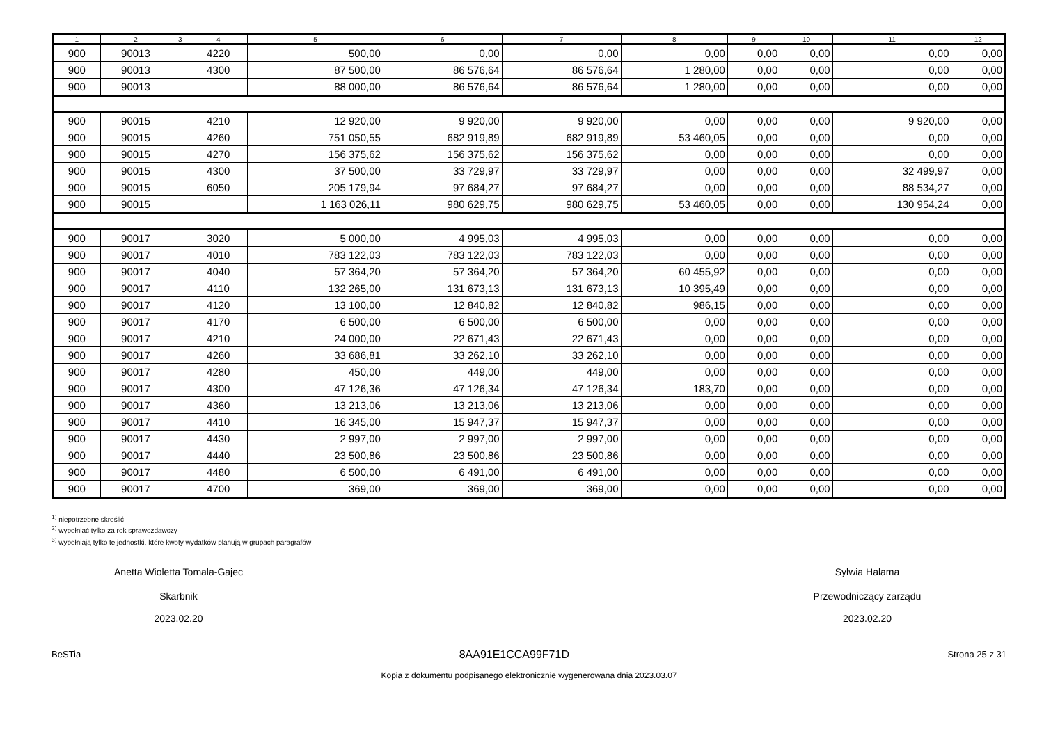| 1 | 2 | 3 | 4 | 5 | 6 | 7 | 8 | 9 | 10 | 11 | 12 |
| --- | --- | --- | --- | --- | --- | --- | --- | --- | --- | --- | --- |
| 900 | 90013 | | 4220 | 500,00 | 0,00 | 0,00 | 0,00 | 0,00 | 0,00 | 0,00 | 0,00 |
| 900 | 90013 | | 4300 | 87 500,00 | 86 576,64 | 86 576,64 | 1 280,00 | 0,00 | 0,00 | 0,00 | 0,00 |
| 900 | 90013 | | | 88 000,00 | 86 576,64 | 86 576,64 | 1 280,00 | 0,00 | 0,00 | 0,00 | 0,00 |
| 900 | 90015 | | 4210 | 12 920,00 | 9 920,00 | 9 920,00 | 0,00 | 0,00 | 0,00 | 9 920,00 | 0,00 |
| 900 | 90015 | | 4260 | 751 050,55 | 682 919,89 | 682 919,89 | 53 460,05 | 0,00 | 0,00 | 0,00 | 0,00 |
| 900 | 90015 | | 4270 | 156 375,62 | 156 375,62 | 156 375,62 | 0,00 | 0,00 | 0,00 | 0,00 | 0,00 |
| 900 | 90015 | | 4300 | 37 500,00 | 33 729,97 | 33 729,97 | 0,00 | 0,00 | 0,00 | 32 499,97 | 0,00 |
| 900 | 90015 | | 6050 | 205 179,94 | 97 684,27 | 97 684,27 | 0,00 | 0,00 | 0,00 | 88 534,27 | 0,00 |
| 900 | 90015 | | | 1 163 026,11 | 980 629,75 | 980 629,75 | 53 460,05 | 0,00 | 0,00 | 130 954,24 | 0,00 |
| 900 | 90017 | | 3020 | 5 000,00 | 4 995,03 | 4 995,03 | 0,00 | 0,00 | 0,00 | 0,00 | 0,00 |
| 900 | 90017 | | 4010 | 783 122,03 | 783 122,03 | 783 122,03 | 0,00 | 0,00 | 0,00 | 0,00 | 0,00 |
| 900 | 90017 | | 4040 | 57 364,20 | 57 364,20 | 57 364,20 | 60 455,92 | 0,00 | 0,00 | 0,00 | 0,00 |
| 900 | 90017 | | 4110 | 132 265,00 | 131 673,13 | 131 673,13 | 10 395,49 | 0,00 | 0,00 | 0,00 | 0,00 |
| 900 | 90017 | | 4120 | 13 100,00 | 12 840,82 | 12 840,82 | 986,15 | 0,00 | 0,00 | 0,00 | 0,00 |
| 900 | 90017 | | 4170 | 6 500,00 | 6 500,00 | 6 500,00 | 0,00 | 0,00 | 0,00 | 0,00 | 0,00 |
| 900 | 90017 | | 4210 | 24 000,00 | 22 671,43 | 22 671,43 | 0,00 | 0,00 | 0,00 | 0,00 | 0,00 |
| 900 | 90017 | | 4260 | 33 686,81 | 33 262,10 | 33 262,10 | 0,00 | 0,00 | 0,00 | 0,00 | 0,00 |
| 900 | 90017 | | 4280 | 450,00 | 449,00 | 449,00 | 0,00 | 0,00 | 0,00 | 0,00 | 0,00 |
| 900 | 90017 | | 4300 | 47 126,36 | 47 126,34 | 47 126,34 | 183,70 | 0,00 | 0,00 | 0,00 | 0,00 |
| 900 | 90017 | | 4360 | 13 213,06 | 13 213,06 | 13 213,06 | 0,00 | 0,00 | 0,00 | 0,00 | 0,00 |
| 900 | 90017 | | 4410 | 16 345,00 | 15 947,37 | 15 947,37 | 0,00 | 0,00 | 0,00 | 0,00 | 0,00 |
| 900 | 90017 | | 4430 | 2 997,00 | 2 997,00 | 2 997,00 | 0,00 | 0,00 | 0,00 | 0,00 | 0,00 |
| 900 | 90017 | | 4440 | 23 500,86 | 23 500,86 | 23 500,86 | 0,00 | 0,00 | 0,00 | 0,00 | 0,00 |
| 900 | 90017 | | 4480 | 6 500,00 | 6 491,00 | 6 491,00 | 0,00 | 0,00 | 0,00 | 0,00 | 0,00 |
| 900 | 90017 | | 4700 | 369,00 | 369,00 | 369,00 | 0,00 | 0,00 | 0,00 | 0,00 | 0,00 |
<sup>1)</sup> niepotrzebne skreślić
<sup>2)</sup> wypełniać tylko za rok sprawozdawczy
<sup>3)</sup> wypełniają tylko te jednostki, które kwoty wydatków planują w grupach paragrafów
Anetta Wioletta Tomala-Gajec
Skarbnik
2023.02.20
Sylwia Halama
Przewodniczący zarządu
2023.02.20
BeSTia 8AA91E1CCA99F71D Strona 25 z 31
Kopia z dokumentu podpisanego elektronicznie wygenerowana dnia 2023.03.07